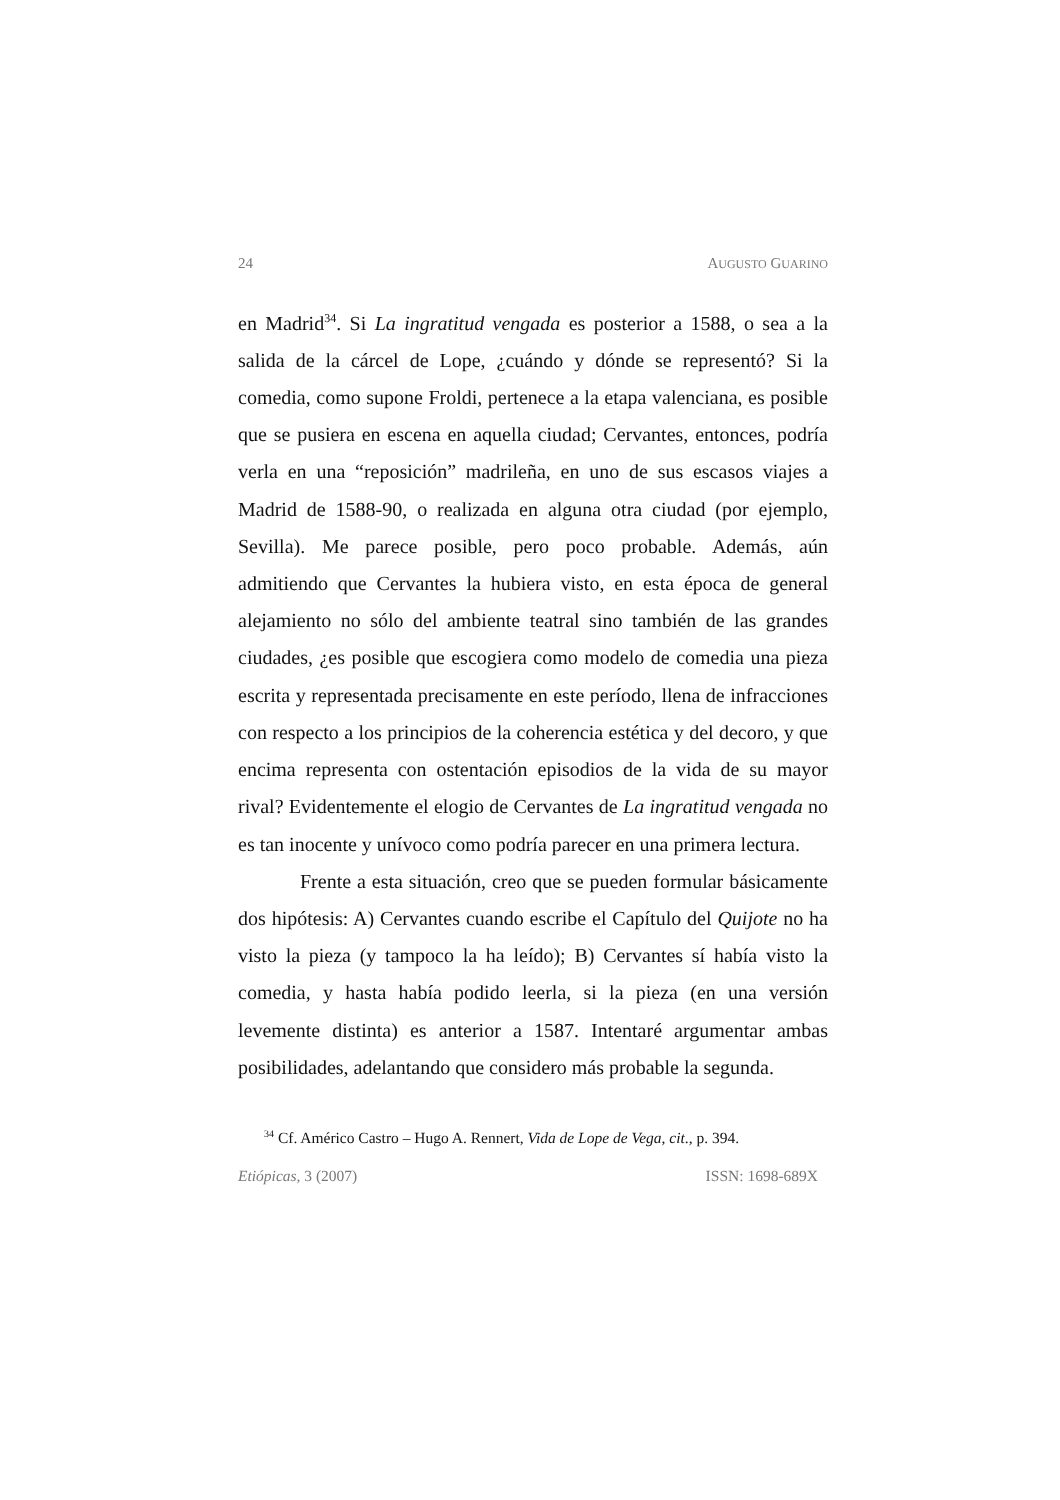24 AUGUSTO GUARINO
en Madrid<sup>34</sup>. Si La ingratitud vengada es posterior a 1588, o sea a la salida de la cárcel de Lope, ¿cuándo y dónde se representó? Si la comedia, como supone Froldi, pertenece a la etapa valenciana, es posible que se pusiera en escena en aquella ciudad; Cervantes, entonces, podría verla en una “reposición” madrileña, en uno de sus escasos viajes a Madrid de 1588-90, o realizada en alguna otra ciudad (por ejemplo, Sevilla). Me parece posible, pero poco probable. Además, aún admitiendo que Cervantes la hubiera visto, en esta época de general alejamiento no sólo del ambiente teatral sino también de las grandes ciudades, ¿es posible que escogiera como modelo de comedia una pieza escrita y representada precisamente en este período, llena de infracciones con respecto a los principios de la coherencia estética y del decoro, y que encima representa con ostentación episodios de la vida de su mayor rival? Evidentemente el elogio de Cervantes de La ingratitud vengada no es tan inocente y unívoco como podría parecer en una primera lectura.
Frente a esta situación, creo que se pueden formular básicamente dos hipótesis: A) Cervantes cuando escribe el Capítulo del Quijote no ha visto la pieza (y tampoco la ha leído); B) Cervantes sí había visto la comedia, y hasta había podido leerla, si la pieza (en una versión levemente distinta) es anterior a 1587. Intentaré argumentar ambas posibilidades, adelantando que considero más probable la segunda.
<sup>34</sup> Cf. Américo Castro – Hugo A. Rennert, Vida de Lope de Vega, cit., p. 394.
Etiópicas, 3 (2007) ISSN: 1698-689X